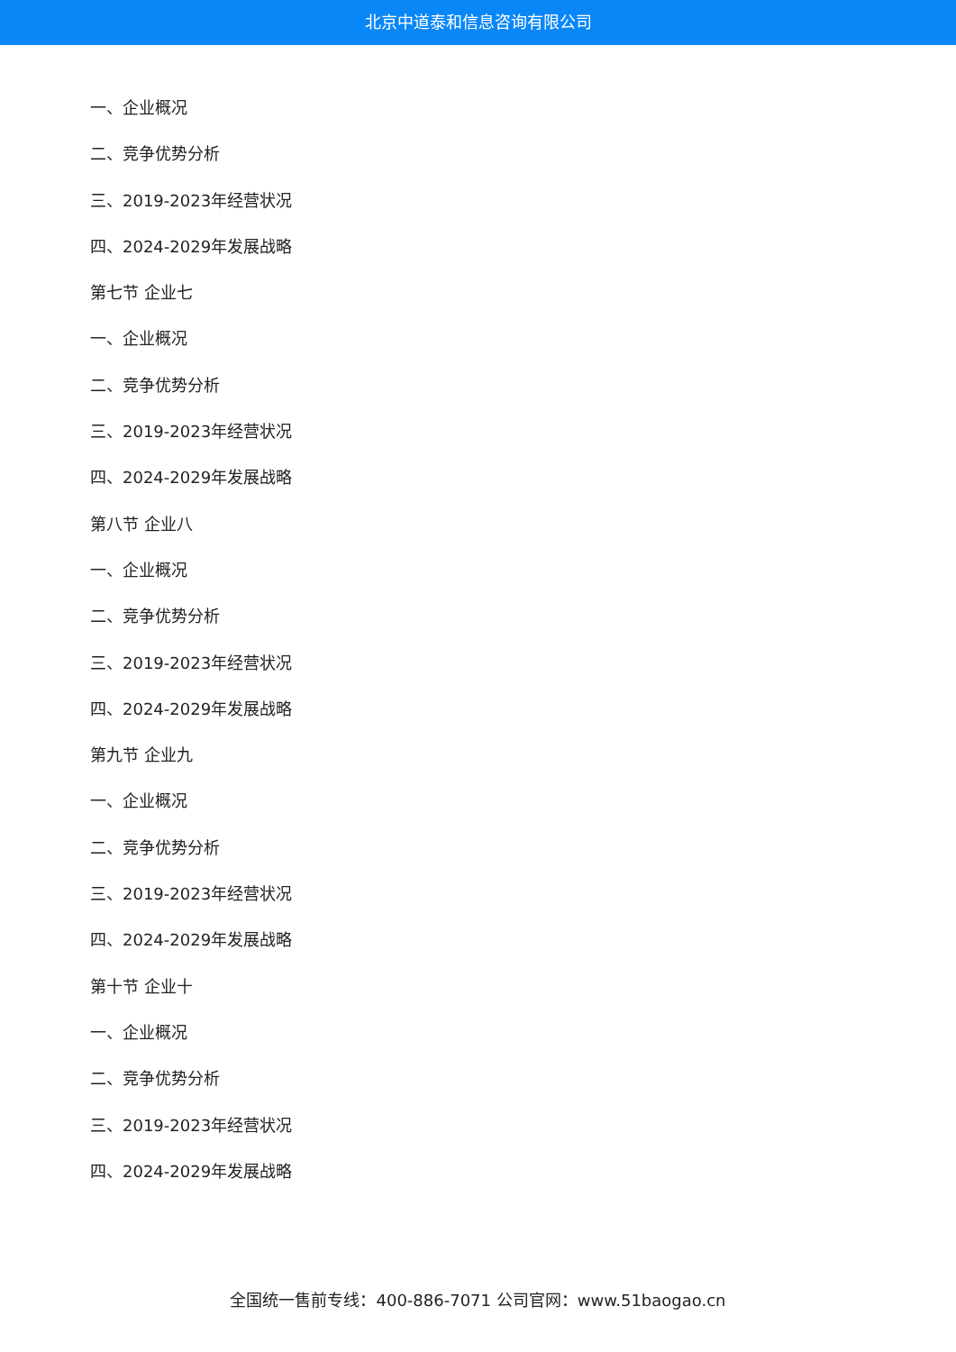北京中道泰和信息咨询有限公司
一、企业概况
二、竞争优势分析
三、2019-2023年经营状况
四、2024-2029年发展战略
第七节 企业七
一、企业概况
二、竞争优势分析
三、2019-2023年经营状况
四、2024-2029年发展战略
第八节 企业八
一、企业概况
二、竞争优势分析
三、2019-2023年经营状况
四、2024-2029年发展战略
第九节 企业九
一、企业概况
二、竞争优势分析
三、2019-2023年经营状况
四、2024-2029年发展战略
第十节 企业十
一、企业概况
二、竞争优势分析
三、2019-2023年经营状况
四、2024-2029年发展战略
全国统一售前专线：400-886-7071 公司官网：www.51baogao.cn